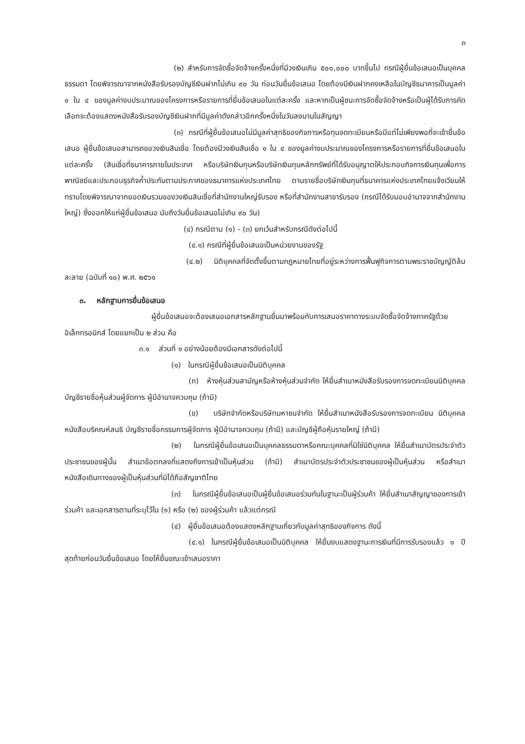๓
(๒) สำหรับการจัดซื้อจัดจ้างครั้งหนึ่งที่มีวงเงินเกิน ๕๐๐,๐๐๐ บาทขึ้นไป กรณีผู้ยื่นข้อเสนอเป็นบุคคลธรรมดา โดยพิจารณาจากหนังสือรับรองบัญชีเงินฝากไม่เกิน ๙๐ วัน ก่อนวันยื่นข้อเสนอ โดยต้องมีเงินฝากคงเหลือในบัญชีธนาคารเป็นมูลค่า ๑ ใน ๔ ของมูลค่างบประมาณของโครงการหรือรายการที่ยื่นข้อเสนอในแต่ละครั้ง และหากเป็นผู้ชนะการจัดซื้อจัดจ้างหรือเป็นผู้ได้รับการคัดเลือกจะต้องแสดงหนังสือรับรองบัญชีเงินฝากที่มีมูลค่าดังกล่าวอีกครั้งหนึ่งในวันลงนามในสัญญา
(๓) กรณีที่ผู้ยื่นข้อเสนอไม่มีมูลค่าสุทธิของกิจการหรือทุนจดทะเบียนหรือมีแต่ไม่เพียงพอที่จะเข้ายื่นข้อเสนอ ผู้ยื่นข้อเสนอสามารถขอวงเงินสินเชื่อ โดยต้องมีวงเงินสินเชื่อ ๑ ใน ๔ ของมูลค่างบประมาณของโครงการหรือรายการที่ยื่นข้อเสนอในแต่ละครั้ง (สินเชื่อที่ธนาคารภายในประเทศ หรือบริษัทเงินทุนหรือบริษัทเงินทุนหลักทรัพย์ที่ได้รับอนุญาตให้ประกอบกิจการเงินทุนเพื่อการพาณิชย์และประกอบธุรกิจค้ำประกันตามประกาศของธนาคารแห่งประเทศไทย ตามรายชื่อบริษัทเงินทุนที่ธนาคารแห่งประเทศไทยแจ้งเวียนให้ทราบโดยพิจารณาจากยอดเงินรวมของวงเงินสินเชื่อที่สำนักงานใหญ่รับรอง หรือที่สำนักงานสาขารับรอง (กรณีได้รับมอบอำนาจจากสำนักงานใหญ่) ซึ่งออกให้แก่ผู้ยื่นข้อเสนอ นับถึงวันยื่นข้อเสนอไม่เกิน ๙๐ วัน)
(๔) กรณีตาม (๑) - (๓) ยกเว้นสำหรับกรณีดังต่อไปนี้
(๔.๑) กรณีที่ผู้ยื่นข้อเสนอเป็นหน่วยงานของรัฐ
(๔.๒) นิติบุคคลที่จัดตั้งขึ้นตามกฎหมายไทยที่อยู่ระหว่างการฟื้นฟูกิจการตามพระราชบัญญัติล้มละลาย (ฉบับที่ ๑๐) พ.ศ. ๒๕๖๑
๓. หลักฐานการยื่นข้อเสนอ
ผู้ยื่นข้อเสนอจะต้องเสนอเอกสารหลักฐานยื่นมาพร้อมกับการเสนอราคาทางระบบจัดซื้อจัดจ้างภาครัฐด้วยอิเล็กทรอนิกส์ โดยแยกเป็น ๒ ส่วน คือ
๓.๑ ส่วนที่ ๑ อย่างน้อยต้องมีเอกสารดังต่อไปนี้
(๑) ในกรณีผู้ยื่นข้อเสนอเป็นนิติบุคคล
(ก) ห้างหุ้นส่วนสามัญหรือห้างหุ้นส่วนจำกัด ให้ยื่นสำเนาหนังสือรับรองการจดทะเบียนนิติบุคคล บัญชีรายชื่อหุ้นส่วนผู้จัดการ ผู้มีอำนาจควบคุม (ถ้ามี)
(ข) บริษัทจำกัดหรือบริษัทมหาชนจำกัด ให้ยื่นสำเนาหนังสือรับรองการจดทะเบียน นิติบุคคล หนังสือบริคณห์สนธิ บัญชีรายชื่อกรรมการผู้จัดการ ผู้มีอำนาจควบคุม (ถ้ามี) และบัญชีผู้ถือหุ้นรายใหญ่ (ถ้ามี)
(๒) ในกรณีผู้ยื่นข้อเสนอเป็นบุคคลธรรมดาหรือคณะบุคคลที่มิใช่นิติบุคคล ให้ยื่นสำเนาบัตรประจำตัวประชาชนของผู้นั้น สำเนาข้อตกลงที่แสดงถึงการเข้าเป็นหุ้นส่วน (ถ้ามี) สำเนาบัตรประจำตัวประชาชนของผู้เป็นหุ้นส่วน หรือสำเนาหนังสือเดินทางของผู้เป็นหุ้นส่วนที่มิได้ถือสัญชาติไทย
(๓) ในกรณีผู้ยื่นข้อเสนอเป็นผู้ยื่นข้อเสนอร่วมกันในฐานะเป็นผู้ร่วมค้า ให้ยื่นสำเนาสัญญาของการเข้าร่วมค้า และเอกสารตามที่ระบุไว้ใน (๑) หรือ (๒) ของผู้ร่วมค้า แล้วแต่กรณี
(๔) ผู้ยื่นข้อเสนอต้องแสดงหลักฐานเกี่ยวกับมูลค่าสุทธิของกิจการ ดังนี้
(๔.๑) ในกรณีผู้ยื่นข้อเสนอเป็นนิติบุคคล ให้ยื่นงบแสดงฐานะการเงินที่มีการรับรองแล้ว ๑ ปีสุดท้ายก่อนวันยื่นข้อเสนอ โดยให้ยื่นขณะเข้าเสนอราคา